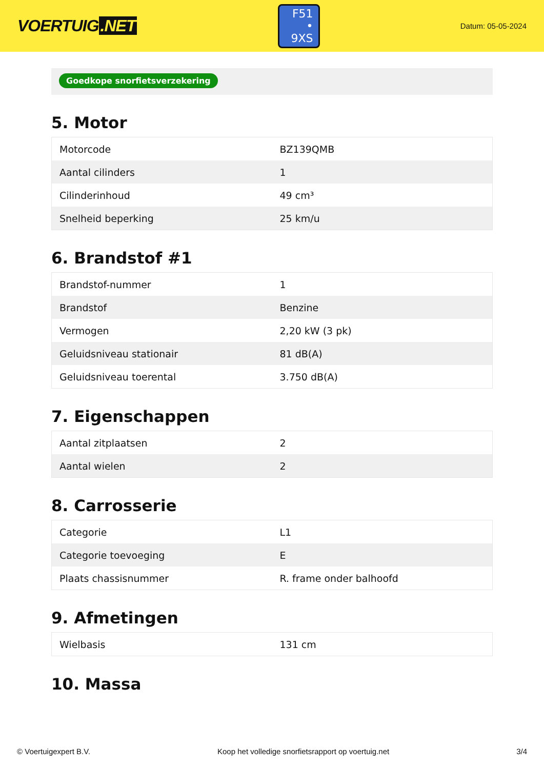VOERTUIG.NET
F51
• 9XS
Datum: 05-05-2024
Goedkope snorfietsverzekering
5. Motor
| Motorcode | BZ139QMB |
| Aantal cilinders | 1 |
| Cilinderinhoud | 49 cm³ |
| Snelheid beperking | 25 km/u |
6. Brandstof #1
| Brandstof-nummer | 1 |
| Brandstof | Benzine |
| Vermogen | 2,20 kW (3 pk) |
| Geluidsniveau stationair | 81 dB(A) |
| Geluidsniveau toerental | 3.750 dB(A) |
7. Eigenschappen
| Aantal zitplaatsen | 2 |
| Aantal wielen | 2 |
8. Carrosserie
| Categorie | L1 |
| Categorie toevoeging | E |
| Plaats chassisnummer | R. frame onder balhoofd |
9. Afmetingen
| Wielbasis | 131 cm |
10. Massa
© Voertuigexpert B.V. Koop het volledige snorfietsrapport op voertuig.net 3/4